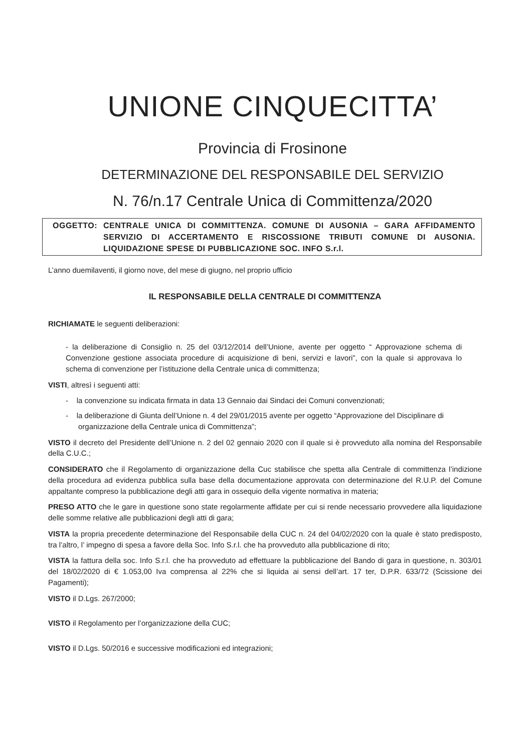UNIONE CINQUECITTA’
Provincia di Frosinone
DETERMINAZIONE DEL RESPONSABILE DEL SERVIZIO
N. 76/n.17 Centrale Unica di Committenza/2020
OGGETTO: CENTRALE UNICA DI COMMITTENZA. COMUNE DI AUSONIA – GARA AFFIDAMENTO SERVIZIO DI ACCERTAMENTO E RISCOSSIONE TRIBUTI COMUNE DI AUSONIA. LIQUIDAZIONE SPESE DI PUBBLICAZIONE SOC. INFO S.r.l.
L’anno duemilaventi, il giorno nove, del mese di giugno, nel proprio ufficio
IL RESPONSABILE DELLA CENTRALE DI COMMITTENZA
RICHIAMATE le seguenti deliberazioni:
- la deliberazione di Consiglio n. 25 del 03/12/2014 dell’Unione, avente per oggetto “ Approvazione schema di Convenzione gestione associata procedure di acquisizione di beni, servizi e lavori”, con la quale si approvava lo schema di convenzione per l’istituzione della Centrale unica di committenza;
VISTI, altresì i seguenti atti:
- la convenzione su indicata firmata in data 13 Gennaio dai Sindaci dei Comuni convenzionati;
- la deliberazione di Giunta dell’Unione n. 4 del 29/01/2015 avente per oggetto “Approvazione del Disciplinare di organizzazione della Centrale unica di Committenza”;
VISTO il decreto del Presidente dell’Unione n. 2 del 02 gennaio 2020 con il quale si è provveduto alla nomina del Responsabile della C.U.C.;
CONSIDERATO che il Regolamento di organizzazione della Cuc stabilisce che spetta alla Centrale di committenza l’indizione della procedura ad evidenza pubblica sulla base della documentazione approvata con determinazione del R.U.P. del Comune appaltante compreso la pubblicazione degli atti gara in ossequio della vigente normativa in materia;
PRESO ATTO che le gare in questione sono state regolarmente affidate per cui si rende necessario provvedere alla liquidazione delle somme relative alle pubblicazioni degli atti di gara;
VISTA la propria precedente determinazione del Responsabile della CUC n. 24 del 04/02/2020 con la quale è stato predisposto, tra l’altro, l’ impegno di spesa a favore della Soc. Info S.r.l. che ha provveduto alla pubblicazione di rito;
VISTA la fattura della soc. Info S.r.l. che ha provveduto ad effettuare la pubblicazione del Bando di gara in questione, n. 303/01 del 18/02/2020 di € 1.053,00 Iva comprensa al 22% che si liquida ai sensi dell’art. 17 ter, D.P.R. 633/72 (Scissione dei Pagamenti);
VISTO il D.Lgs. 267/2000;
VISTO il Regolamento per l’organizzazione della CUC;
VISTO il D.Lgs. 50/2016 e successive modificazioni ed integrazioni;